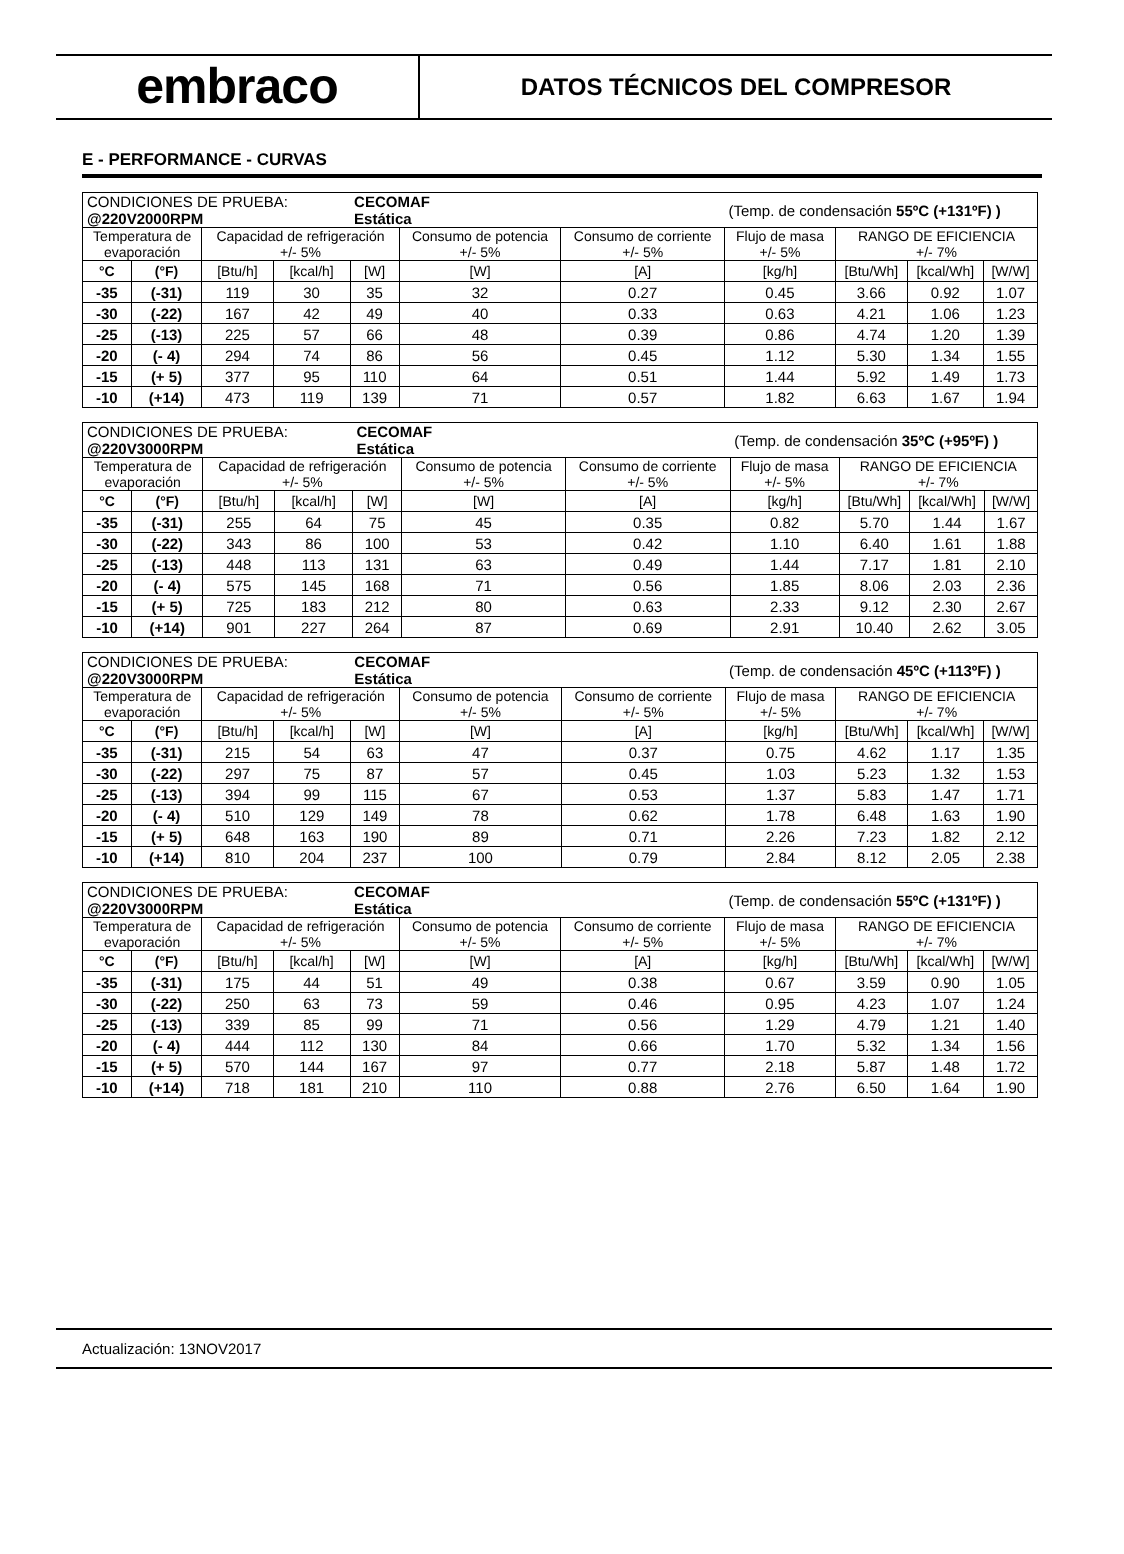embraco
DATOS TÉCNICOS DEL COMPRESOR
E - PERFORMANCE - CURVAS
| CONDICIONES DE PRUEBA: @220V2000RPM | | | | CECOMAF Estática | | | (Temp. de condensación 55ºC (+131ºF) ) | | | |
| Temperatura de evaporación | | Capacidad de refrigeración +/- 5% | | | Consumo de potencia +/- 5% | Consumo de corriente +/- 5% | Flujo de masa +/- 5% | RANGO DE EFICIENCIA +/- 7% | | |
| °C | (°F) | [Btu/h] | [kcal/h] | [W] | [W] | [A] | [kg/h] | [Btu/Wh] | [kcal/Wh] | [W/W] |
| -35 | (-31) | 119 | 30 | 35 | 32 | 0.27 | 0.45 | 3.66 | 0.92 | 1.07 |
| -30 | (-22) | 167 | 42 | 49 | 40 | 0.33 | 0.63 | 4.21 | 1.06 | 1.23 |
| -25 | (-13) | 225 | 57 | 66 | 48 | 0.39 | 0.86 | 4.74 | 1.20 | 1.39 |
| -20 | (- 4) | 294 | 74 | 86 | 56 | 0.45 | 1.12 | 5.30 | 1.34 | 1.55 |
| -15 | (+ 5) | 377 | 95 | 110 | 64 | 0.51 | 1.44 | 5.92 | 1.49 | 1.73 |
| -10 | (+14) | 473 | 119 | 139 | 71 | 0.57 | 1.82 | 6.63 | 1.67 | 1.94 |
| CONDICIONES DE PRUEBA: @220V3000RPM | | | | CECOMAF Estática | | | (Temp. de condensación 35ºC (+95ºF) ) | | | |
| Temperatura de evaporación | | Capacidad de refrigeración +/- 5% | | | Consumo de potencia +/- 5% | Consumo de corriente +/- 5% | Flujo de masa +/- 5% | RANGO DE EFICIENCIA +/- 7% | | |
| °C | (°F) | [Btu/h] | [kcal/h] | [W] | [W] | [A] | [kg/h] | [Btu/Wh] | [kcal/Wh] | [W/W] |
| -35 | (-31) | 255 | 64 | 75 | 45 | 0.35 | 0.82 | 5.70 | 1.44 | 1.67 |
| -30 | (-22) | 343 | 86 | 100 | 53 | 0.42 | 1.10 | 6.40 | 1.61 | 1.88 |
| -25 | (-13) | 448 | 113 | 131 | 63 | 0.49 | 1.44 | 7.17 | 1.81 | 2.10 |
| -20 | (- 4) | 575 | 145 | 168 | 71 | 0.56 | 1.85 | 8.06 | 2.03 | 2.36 |
| -15 | (+ 5) | 725 | 183 | 212 | 80 | 0.63 | 2.33 | 9.12 | 2.30 | 2.67 |
| -10 | (+14) | 901 | 227 | 264 | 87 | 0.69 | 2.91 | 10.40 | 2.62 | 3.05 |
| CONDICIONES DE PRUEBA: @220V3000RPM | | | | CECOMAF Estática | | | (Temp. de condensación 45ºC (+113ºF) ) | | | |
| Temperatura de evaporación | | Capacidad de refrigeración +/- 5% | | | Consumo de potencia +/- 5% | Consumo de corriente +/- 5% | Flujo de masa +/- 5% | RANGO DE EFICIENCIA +/- 7% | | |
| °C | (°F) | [Btu/h] | [kcal/h] | [W] | [W] | [A] | [kg/h] | [Btu/Wh] | [kcal/Wh] | [W/W] |
| -35 | (-31) | 215 | 54 | 63 | 47 | 0.37 | 0.75 | 4.62 | 1.17 | 1.35 |
| -30 | (-22) | 297 | 75 | 87 | 57 | 0.45 | 1.03 | 5.23 | 1.32 | 1.53 |
| -25 | (-13) | 394 | 99 | 115 | 67 | 0.53 | 1.37 | 5.83 | 1.47 | 1.71 |
| -20 | (- 4) | 510 | 129 | 149 | 78 | 0.62 | 1.78 | 6.48 | 1.63 | 1.90 |
| -15 | (+ 5) | 648 | 163 | 190 | 89 | 0.71 | 2.26 | 7.23 | 1.82 | 2.12 |
| -10 | (+14) | 810 | 204 | 237 | 100 | 0.79 | 2.84 | 8.12 | 2.05 | 2.38 |
| CONDICIONES DE PRUEBA: @220V3000RPM | | | | CECOMAF Estática | | | (Temp. de condensación 55ºC (+131ºF) ) | | | |
| Temperatura de evaporación | | Capacidad de refrigeración +/- 5% | | | Consumo de potencia +/- 5% | Consumo de corriente +/- 5% | Flujo de masa +/- 5% | RANGO DE EFICIENCIA +/- 7% | | |
| °C | (°F) | [Btu/h] | [kcal/h] | [W] | [W] | [A] | [kg/h] | [Btu/Wh] | [kcal/Wh] | [W/W] |
| -35 | (-31) | 175 | 44 | 51 | 49 | 0.38 | 0.67 | 3.59 | 0.90 | 1.05 |
| -30 | (-22) | 250 | 63 | 73 | 59 | 0.46 | 0.95 | 4.23 | 1.07 | 1.24 |
| -25 | (-13) | 339 | 85 | 99 | 71 | 0.56 | 1.29 | 4.79 | 1.21 | 1.40 |
| -20 | (- 4) | 444 | 112 | 130 | 84 | 0.66 | 1.70 | 5.32 | 1.34 | 1.56 |
| -15 | (+ 5) | 570 | 144 | 167 | 97 | 0.77 | 2.18 | 5.87 | 1.48 | 1.72 |
| -10 | (+14) | 718 | 181 | 210 | 110 | 0.88 | 2.76 | 6.50 | 1.64 | 1.90 |
Actualización: 13NOV2017